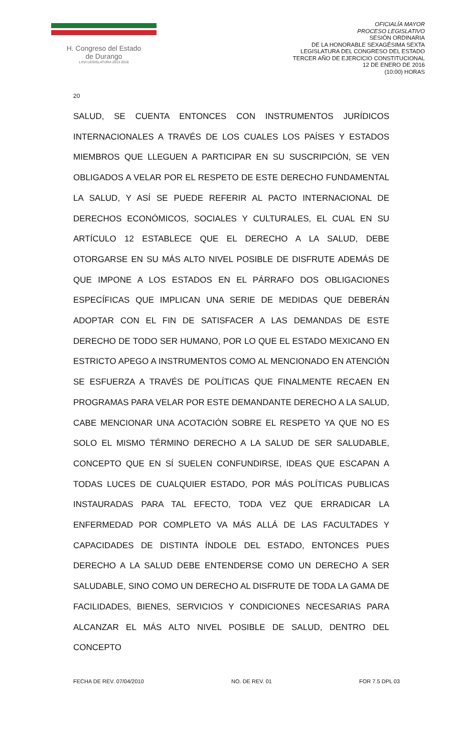H. Congreso del Estado
de Durango
LXVI LEGISLATURA 2013 2016
OFICIALÍA MAYOR
PROCESO LEGISLATIVO
SESIÓN ORDINARIA
DE LA HONORABLE SEXAGÉSIMA SEXTA
LEGISLATURA DEL CONGRESO DEL ESTADO
TERCER AÑO DE EJERCICIO CONSTITUCIONAL
12 DE ENERO DE 2016
(10:00) HORAS
20
SALUD, SE CUENTA ENTONCES CON INSTRUMENTOS JURÍDICOS INTERNACIONALES A TRAVÉS DE LOS CUALES LOS PAÍSES Y ESTADOS MIEMBROS QUE LLEGUEN A PARTICIPAR EN SU SUSCRIPCIÓN, SE VEN OBLIGADOS A VELAR POR EL RESPETO DE ESTE DERECHO FUNDAMENTAL LA SALUD, Y ASÍ SE PUEDE REFERIR AL PACTO INTERNACIONAL DE DERECHOS ECONÓMICOS, SOCIALES Y CULTURALES, EL CUAL EN SU ARTÍCULO 12 ESTABLECE QUE EL DERECHO A LA SALUD, DEBE OTORGARSE EN SU MÁS ALTO NIVEL POSIBLE DE DISFRUTE ADEMÁS DE QUE IMPONE A LOS ESTADOS EN EL PÁRRAFO DOS OBLIGACIONES ESPECÍFICAS QUE IMPLICAN UNA SERIE DE MEDIDAS QUE DEBERÁN ADOPTAR CON EL FIN DE SATISFACER A LAS DEMANDAS DE ESTE DERECHO DE TODO SER HUMANO, POR LO QUE EL ESTADO MEXICANO EN ESTRICTO APEGO A INSTRUMENTOS COMO AL MENCIONADO EN ATENCIÓN SE ESFUERZA A TRAVÉS DE POLÍTICAS QUE FINALMENTE RECAEN EN PROGRAMAS PARA VELAR POR ESTE DEMANDANTE DERECHO A LA SALUD, CABE MENCIONAR UNA ACOTACIÓN SOBRE EL RESPETO YA QUE NO ES SOLO EL MISMO TÉRMINO DERECHO A LA SALUD DE SER SALUDABLE, CONCEPTO QUE EN SÍ SUELEN CONFUNDIRSE, IDEAS QUE ESCAPAN A TODAS LUCES DE CUALQUIER ESTADO, POR MÁS POLÍTICAS PUBLICAS INSTAURADAS PARA TAL EFECTO, TODA VEZ QUE ERRADICAR LA ENFERMEDAD POR COMPLETO VA MÁS ALLÁ DE LAS FACULTADES Y CAPACIDADES DE DISTINTA ÍNDOLE DEL ESTADO, ENTONCES PUES DERECHO A LA SALUD DEBE ENTENDERSE COMO UN DERECHO A SER SALUDABLE, SINO COMO UN DERECHO AL DISFRUTE DE TODA LA GAMA DE FACILIDADES, BIENES, SERVICIOS Y CONDICIONES NECESARIAS PARA ALCANZAR EL MÁS ALTO NIVEL POSIBLE DE SALUD, DENTRO DEL CONCEPTO
FECHA DE REV. 07/04/2010 NO. DE REV. 01 FOR 7.5 DPL 03